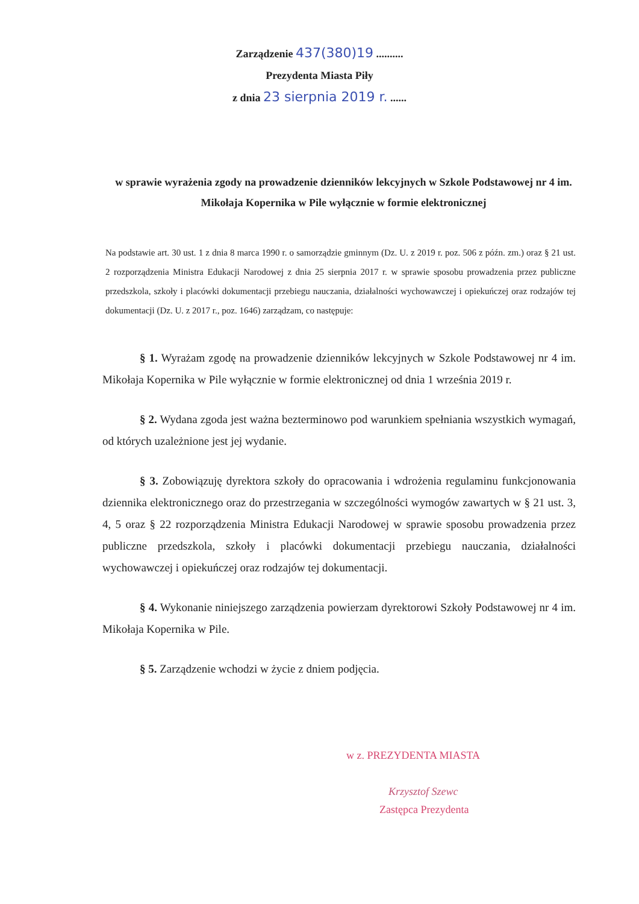Zarządzenie 437(380)19 ..........
Prezydenta Miasta Piły
z dnia 23 sierpnia 2019 r. ......
w sprawie wyrażenia zgody na prowadzenie dzienników lekcyjnych w Szkole Podstawowej nr 4 im. Mikołaja Kopernika w Pile wyłącznie w formie elektronicznej
Na podstawie art. 30 ust. 1 z dnia 8 marca 1990 r. o samorządzie gminnym (Dz. U. z 2019 r. poz. 506 z późn. zm.) oraz § 21 ust. 2 rozporządzenia Ministra Edukacji Narodowej z dnia 25 sierpnia 2017 r. w sprawie sposobu prowadzenia przez publiczne przedszkola, szkoły i placówki dokumentacji przebiegu nauczania, działalności wychowawczej i opiekuńczej oraz rodzajów tej dokumentacji (Dz. U. z 2017 r., poz. 1646) zarządzam, co następuje:
§ 1. Wyrażam zgodę na prowadzenie dzienników lekcyjnych w Szkole Podstawowej nr 4 im. Mikołaja Kopernika w Pile wyłącznie w formie elektronicznej od dnia 1 września 2019 r.
§ 2. Wydana zgoda jest ważna bezterminowo pod warunkiem spełniania wszystkich wymagań, od których uzależnione jest jej wydanie.
§ 3. Zobowiązuję dyrektora szkoły do opracowania i wdrożenia regulaminu funkcjonowania dziennika elektronicznego oraz do przestrzegania w szczególności wymogów zawartych w § 21 ust. 3, 4, 5 oraz § 22 rozporządzenia Ministra Edukacji Narodowej w sprawie sposobu prowadzenia przez publiczne przedszkola, szkoły i placówki dokumentacji przebiegu nauczania, działalności wychowawczej i opiekuńczej oraz rodzajów tej dokumentacji.
§ 4. Wykonanie niniejszego zarządzenia powierzam dyrektorowi Szkoły Podstawowej nr 4 im. Mikołaja Kopernika w Pile.
§ 5. Zarządzenie wchodzi w życie z dniem podjęcia.
w z. PREZYDENTA MIASTA
Krzysztof Szewc
Zastępca Prezydenta